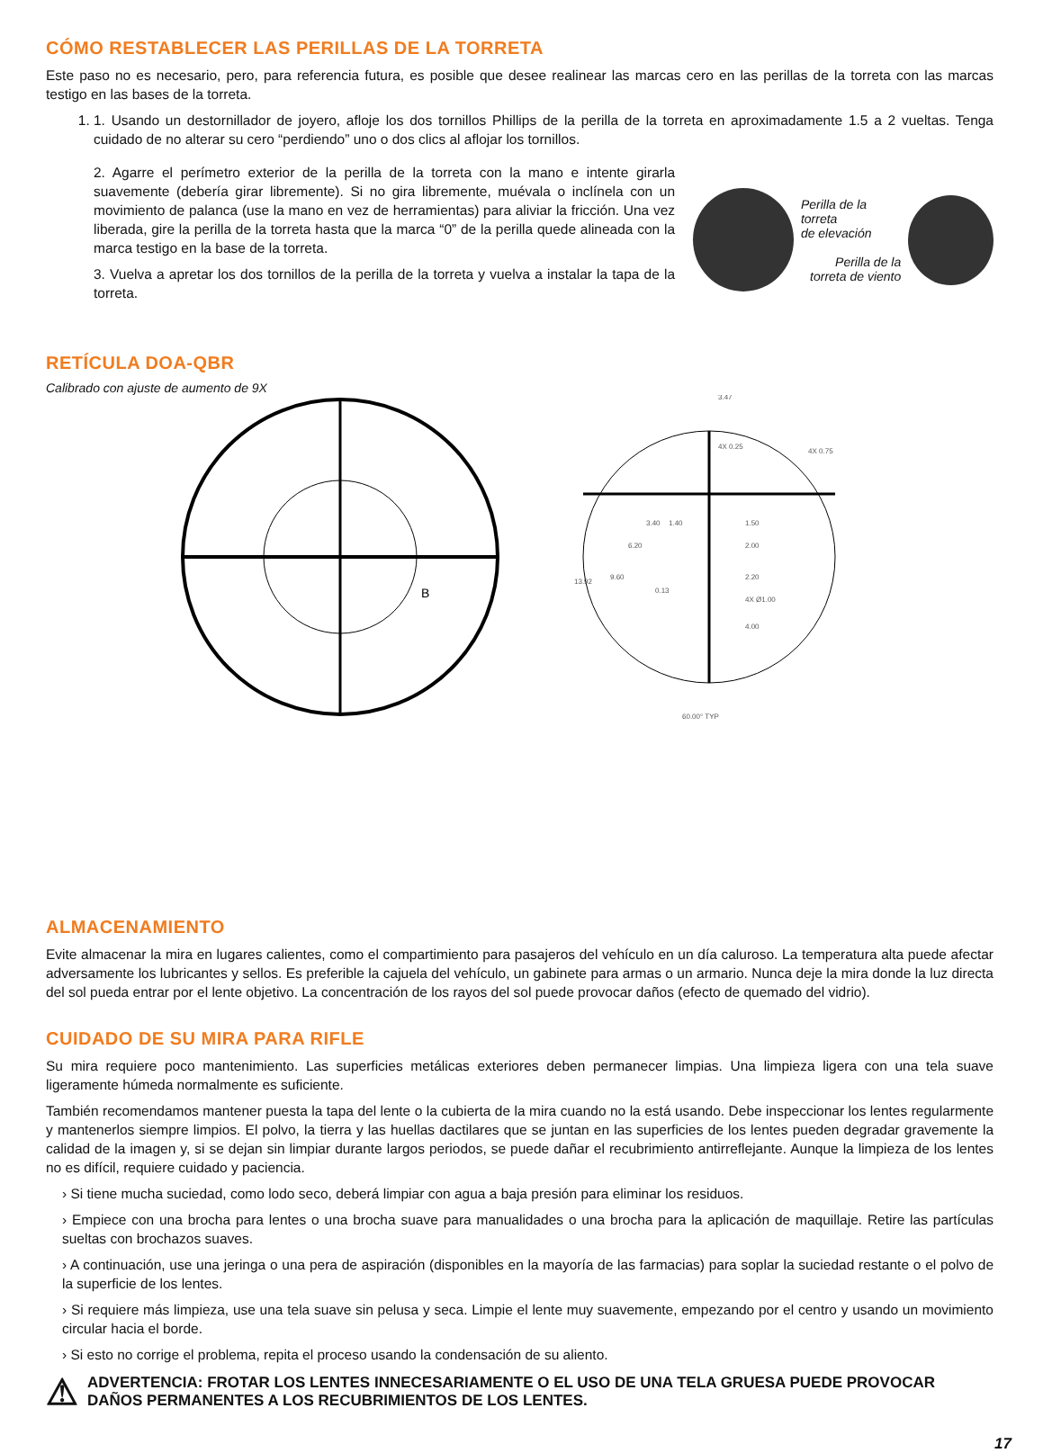CÓMO RESTABLECER LAS PERILLAS DE LA TORRETA
Este paso no es necesario, pero, para referencia futura, es posible que desee realinear las marcas cero en las perillas de la torreta con las marcas testigo en las bases de la torreta.
1. 1. Usando un destornillador de joyero, afloje los dos tornillos Phillips de la perilla de la torreta en aproximadamente 1.5 a 2 vueltas. Tenga cuidado de no alterar su cero “perdiendo” uno o dos clics al aflojar los tornillos.
2. Agarre el perímetro exterior de la perilla de la torreta con la mano e intente girarla suavemente (debería girar libremente). Si no gira libremente, muévala o inclínela con un movimiento de palanca (use la mano en vez de herramientas) para aliviar la fricción. Una vez liberada, gire la perilla de la torreta hasta que la marca “0” de la perilla quede alineada con la marca testigo en la base de la torreta.
3. Vuelva a apretar los dos tornillos de la perilla de la torreta y vuelva a instalar la tapa de la torreta.
Perilla de la torreta
de elevación
Perilla de la
torreta de viento
RETÍCULA DOA-QBR
Calibrado con ajuste de aumento de 9X
B
3.47
4X 0.25
4X 0.75
1.50
2.00
2.20
4.00
4X Ø1.00
13.92
9.60
6.20
3.40
1.40
0.13
60.00° TYP
ALMACENAMIENTO
Evite almacenar la mira en lugares calientes, como el compartimiento para pasajeros del vehículo en un día caluroso. La temperatura alta puede afectar adversamente los lubricantes y sellos. Es preferible la cajuela del vehículo, un gabinete para armas o un armario. Nunca deje la mira donde la luz directa del sol pueda entrar por el lente objetivo. La concentración de los rayos del sol puede provocar daños (efecto de quemado del vidrio).
CUIDADO DE SU MIRA PARA RIFLE
Su mira requiere poco mantenimiento. Las superficies metálicas exteriores deben permanecer limpias. Una limpieza ligera con una tela suave ligeramente húmeda normalmente es suficiente.
También recomendamos mantener puesta la tapa del lente o la cubierta de la mira cuando no la está usando. Debe inspeccionar los lentes regularmente y mantenerlos siempre limpios. El polvo, la tierra y las huellas dactilares que se juntan en las superficies de los lentes pueden degradar gravemente la calidad de la imagen y, si se dejan sin limpiar durante largos periodos, se puede dañar el recubrimiento antirreflejante. Aunque la limpieza de los lentes no es difícil, requiere cuidado y paciencia.
› Si tiene mucha suciedad, como lodo seco, deberá limpiar con agua a baja presión para eliminar los residuos.
› Empiece con una brocha para lentes o una brocha suave para manualidades o una brocha para la aplicación de maquillaje. Retire las partículas sueltas con brochazos suaves.
› A continuación, use una jeringa o una pera de aspiración (disponibles en la mayoría de las farmacias) para soplar la suciedad restante o el polvo de la superficie de los lentes.
› Si requiere más limpieza, use una tela suave sin pelusa y seca. Limpie el lente muy suavemente, empezando por el centro y usando un movimiento circular hacia el borde.
› Si esto no corrige el problema, repita el proceso usando la condensación de su aliento.
⚠ ADVERTENCIA: FROTAR LOS LENTES INNECESARIAMENTE O EL USO DE UNA TELA GRUESA PUEDE PROVOCAR DAÑOS PERMANENTES A LOS RECUBRIMIENTOS DE LOS LENTES.
17